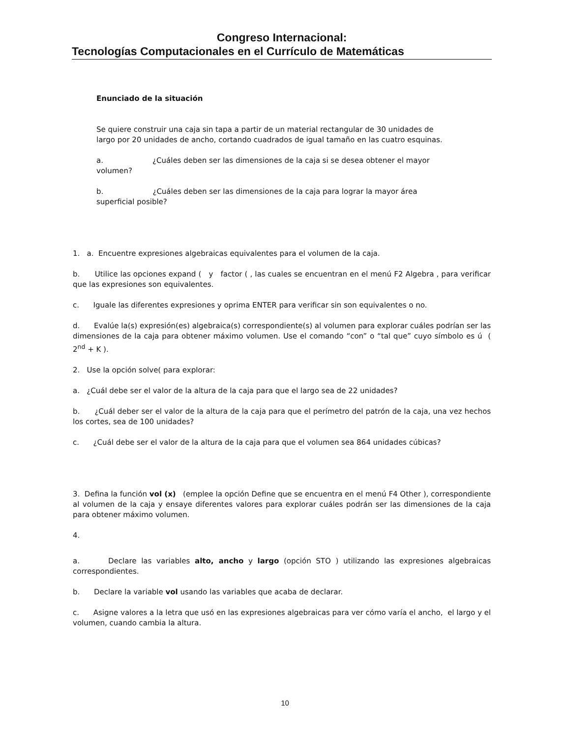Congreso Internacional:
Tecnologías Computacionales en el Currículo de Matemáticas
Enunciado de la situación
Se quiere construir una caja sin tapa a partir de un material rectangular de 30 unidades de largo por 20 unidades de ancho, cortando cuadrados de igual tamaño en las cuatro esquinas.
a. ¿Cuáles deben ser las dimensiones de la caja si se desea obtener el mayor volumen?
b. ¿Cuáles deben ser las dimensiones de la caja para lograr la mayor área superficial posible?
1. a. Encuentre expresiones algebraicas equivalentes para el volumen de la caja.
b. Utilice las opciones expand ( y factor ( , las cuales se encuentran en el menú F2 Algebra , para verificar que las expresiones son equivalentes.
c. Iguale las diferentes expresiones y oprima ENTER para verificar sin son equivalentes o no.
d. Evalúe la(s) expresión(es) algebraica(s) correspondiente(s) al volumen para explorar cuáles podrían ser las dimensiones de la caja para obtener máximo volumen. Use el comando “con” o “tal que” cuyo símbolo es ú ( 2<sup>nd</sup> + K ).
2. Use la opción solve( para explorar:
a. ¿Cuál debe ser el valor de la altura de la caja para que el largo sea de 22 unidades?
b. ¿Cuál deber ser el valor de la altura de la caja para que el perímetro del patrón de la caja, una vez hechos los cortes, sea de 100 unidades?
c. ¿Cuál debe ser el valor de la altura de la caja para que el volumen sea 864 unidades cúbicas?
3. Defina la función vol (x) (emplee la opción Define que se encuentra en el menú F4 Other ), correspondiente al volumen de la caja y ensaye diferentes valores para explorar cuáles podrán ser las dimensiones de la caja para obtener máximo volumen.
4.
a. Declare las variables alto, ancho y largo (opción STO ) utilizando las expresiones algebraicas correspondientes.
b. Declare la variable vol usando las variables que acaba de declarar.
c. Asigne valores a la letra que usó en las expresiones algebraicas para ver cómo varía el ancho, el largo y el volumen, cuando cambia la altura.
10